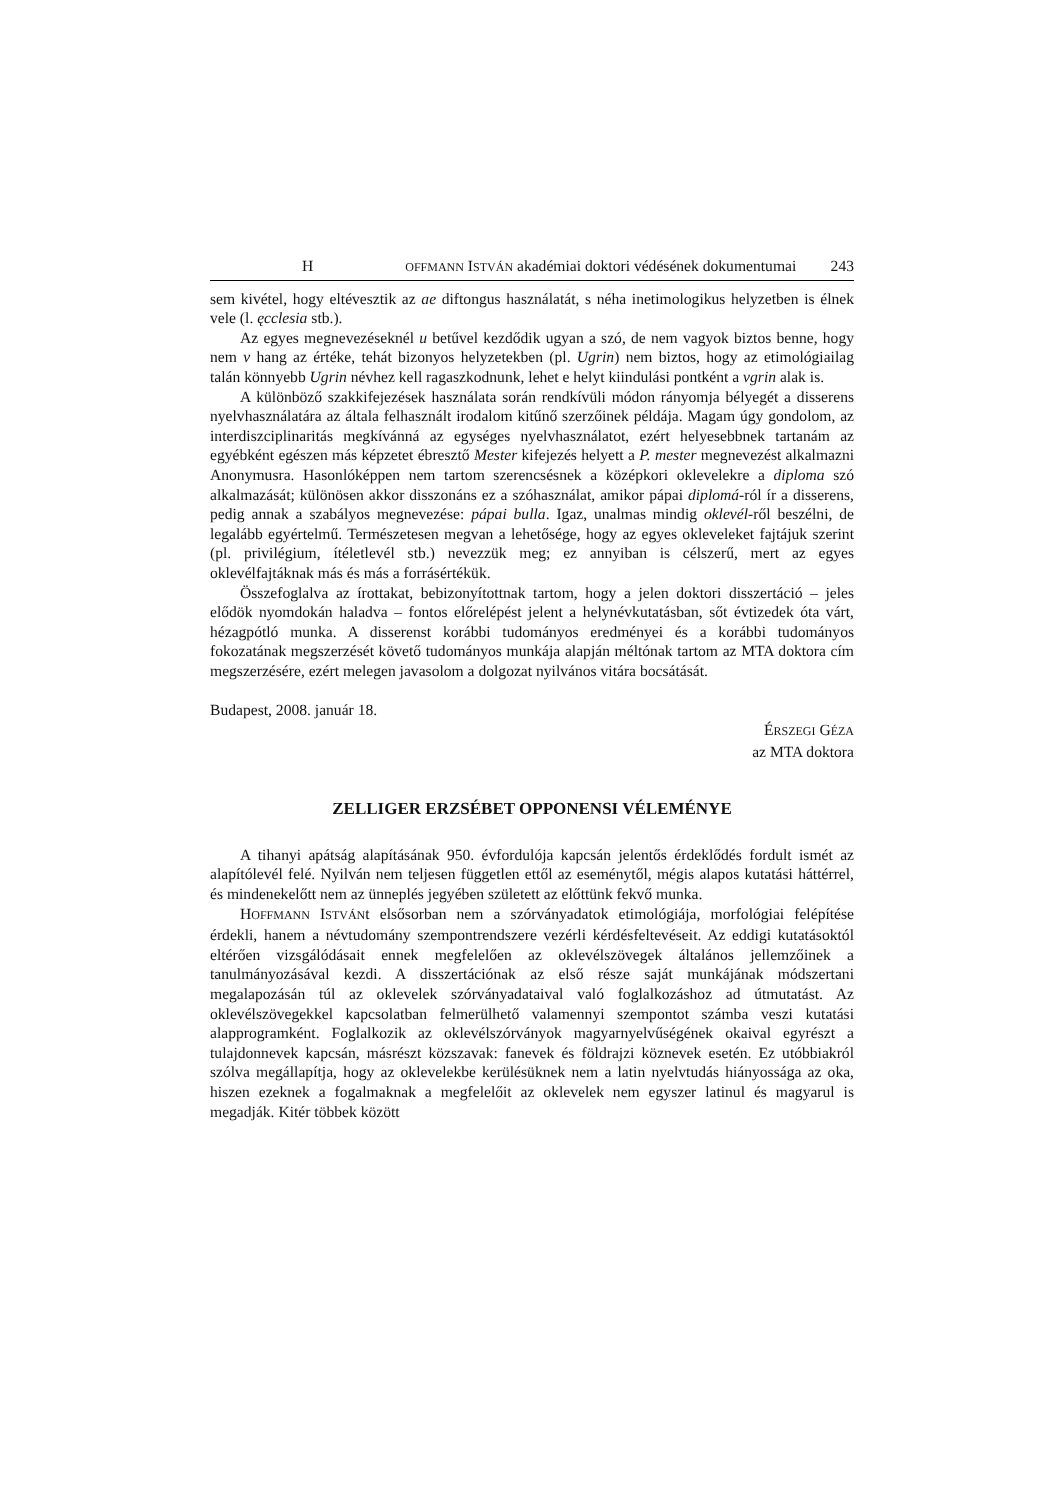H OFFMANN ISTVÁN akadémiai doktori védésének dokumentumai 243
sem kivétel, hogy eltévesztik az ae diftongus használatát, s néha inetimologikus helyzetben is élnek vele (l. ęcclesia stb.).
Az egyes megnevezéseknél u betűvel kezdődik ugyan a szó, de nem vagyok biztos benne, hogy nem v hang az értéke, tehát bizonyos helyzetekben (pl. Ugrin) nem biztos, hogy az etimológiailag talán könnyebb Ugrin névhez kell ragaszkodnunk, lehet e helyt kiindulási pontként a vgrin alak is.
A különböző szakkifejezések használata során rendkívüli módon rányomja bélyegét a disserens nyelvhasználatára az általa felhasznált irodalom kitűnő szerzőinek példája. Magam úgy gondolom, az interdiszciplinaritás megkívánná az egységes nyelvhasználatot, ezért helyesebbnek tartanám az egyébként egészen más képzetet ébresztő Mester kifeje­zés helyett a P. mester megnevezést alkalmazni Anonymusra. Hasonlóképpen nem tartom szerencsésnek a középkori oklevelekre a diploma szó alkalmazását; különösen akkor disszonáns ez a szóhasználat, amikor pápai diplomá-ról ír a disserens, pedig annak a sza­bályos megnevezése: pápai bulla. Igaz, unalmas mindig oklevél-ről beszélni, de legalább egyértelmű. Természetesen megvan a lehetősége, hogy az egyes okleveleket fajtájuk sze­rint (pl. privilégium, ítéletlevél stb.) nevezzük meg; ez annyiban is célszerű, mert az egyes oklevélfajtáknak más és más a forrásértékük.
Összefoglalva az írottakat, bebizonyítottnak tartom, hogy a jelen doktori disszertáció – jeles elődök nyomdokán haladva – fontos előrelépést jelent a helynévkutatásban, sőt évtizedek óta várt, hézagpótló munka. A disserenst korábbi tudományos eredményei és a korábbi tudományos fokozatának megszerzését követő tudományos munkája alapján mél­tónak tartom az MTA doktora cím megszerzésére, ezért melegen javasolom a dolgozat nyilvános vitára bocsátását.
Budapest, 2008. január 18.
ÉRSZEGI GÉZA
az MTA doktora
ZELLIGER ERZSÉBET OPPONENSI VÉLEMÉNYE
A tihanyi apátság alapításának 950. évfordulója kapcsán jelentős érdeklődés fordult ismét az alapítólevél felé. Nyilván nem teljesen független ettől az eseménytől, mégis ala­pos kutatási háttérrel, és mindenekelőtt nem az ünneplés jegyében született az előttünk fekvő munka.
HOFFMANN ISTVÁNt elsősorban nem a szórványadatok etimológiája, morfológiai fel­építése érdekli, hanem a névtudomány szempontrendszere vezérli kérdésfeltevéseit. Az ed­digi kutatásoktól eltérően vizsgálódásait ennek megfelelően az oklevélszövegek általános jellemzőinek a tanulmányozásával kezdi. A disszertációnak az első része saját munkájá­nak módszertani megalapozásán túl az oklevelek szórványadataival való foglalkozáshoz ad útmutatást. Az oklevélszövegekkel kapcsolatban felmerülhető valamennyi szempontot számba veszi kutatási alapprogramként. Foglalkozik az oklevélszórványok magyarnyelvű­ségének okaival egyrészt a tulajdonnevek kapcsán, másrészt közszavak: fanevek és föld­rajzi köznevek esetén. Ez utóbbiakról szólva megállapítja, hogy az oklevelekbe kerülé­süknek nem a latin nyelvtudás hiányossága az oka, hiszen ezeknek a fogalmaknak a megfelelőit az oklevelek nem egyszer latinul és magyarul is megadják. Kitér többek között